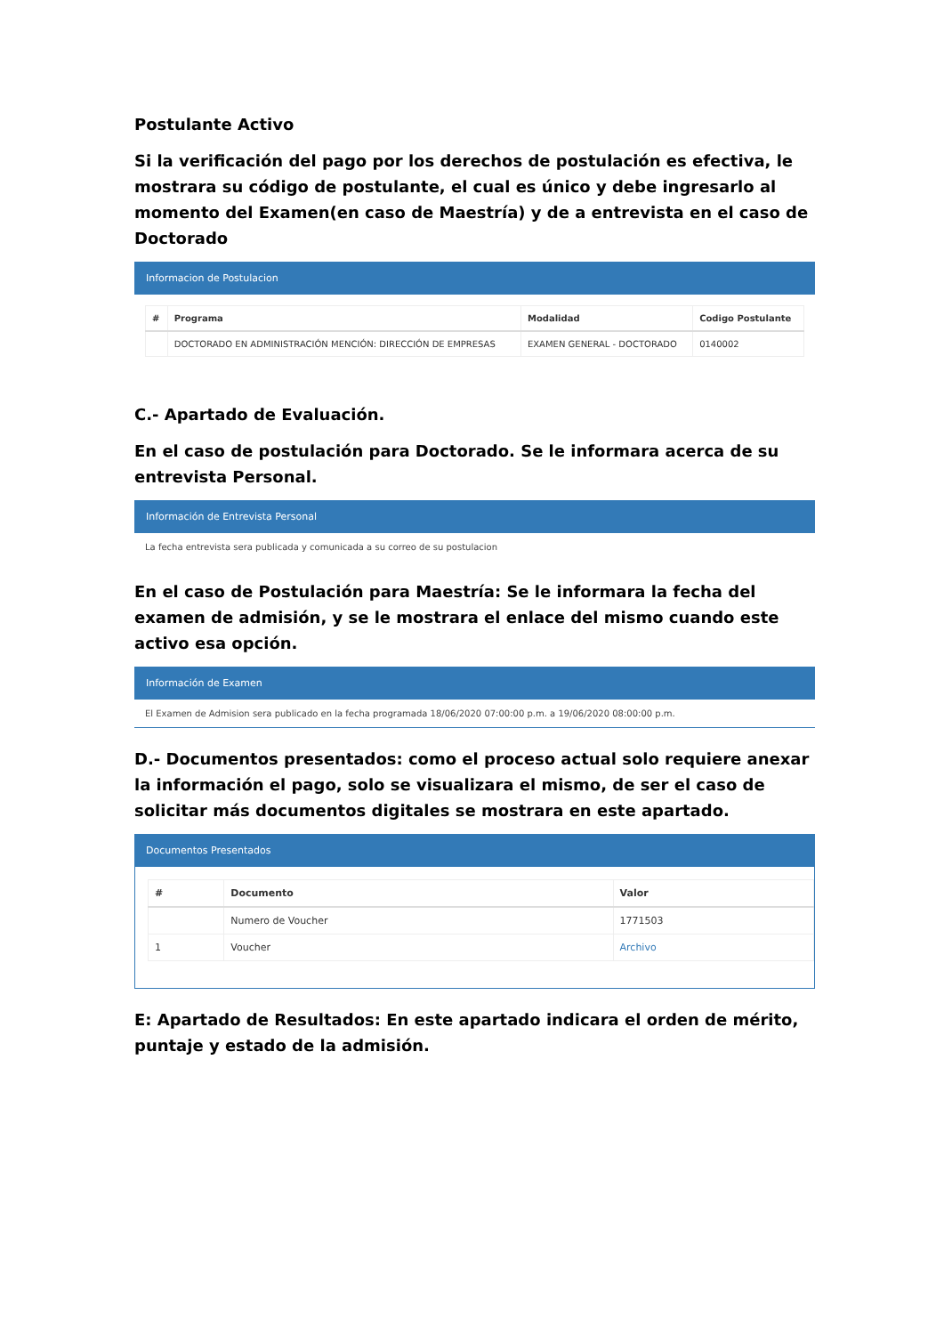Postulante Activo
Si la verificación del pago por los derechos de postulación es efectiva, le mostrara su código de postulante, el cual es único y debe ingresarlo al momento del Examen(en caso de Maestría) y de a entrevista en el caso de Doctorado
Informacion de Postulacion
| # | Programa | Modalidad | Codigo Postulante |
| --- | --- | --- | --- |
| | DOCTORADO EN ADMINISTRACIÓN MENCIÓN: DIRECCIÓN DE EMPRESAS | EXAMEN GENERAL - DOCTORADO | 0140002 |
C.- Apartado de Evaluación.
En el caso de postulación para Doctorado. Se le informara acerca de su entrevista Personal.
Información de Entrevista Personal
La fecha entrevista sera publicada y comunicada a su correo de su postulacion
En el caso de Postulación para Maestría: Se le informara la fecha del examen de admisión, y se le mostrara el enlace del mismo cuando este activo esa opción.
Información de Examen
El Examen de Admision sera publicado en la fecha programada 18/06/2020 07:00:00 p.m. a 19/06/2020 08:00:00 p.m.
D.- Documentos presentados: como el proceso actual solo requiere anexar la información el pago, solo se visualizara el mismo, de ser el caso de solicitar más documentos digitales se mostrara en este apartado.
Documentos Presentados
| # | Documento | Valor |
| --- | --- | --- |
| | Numero de Voucher | 1771503 |
| 1 | Voucher | Archivo |
E: Apartado de Resultados: En este apartado indicara el orden de mérito, puntaje y estado de la admisión.